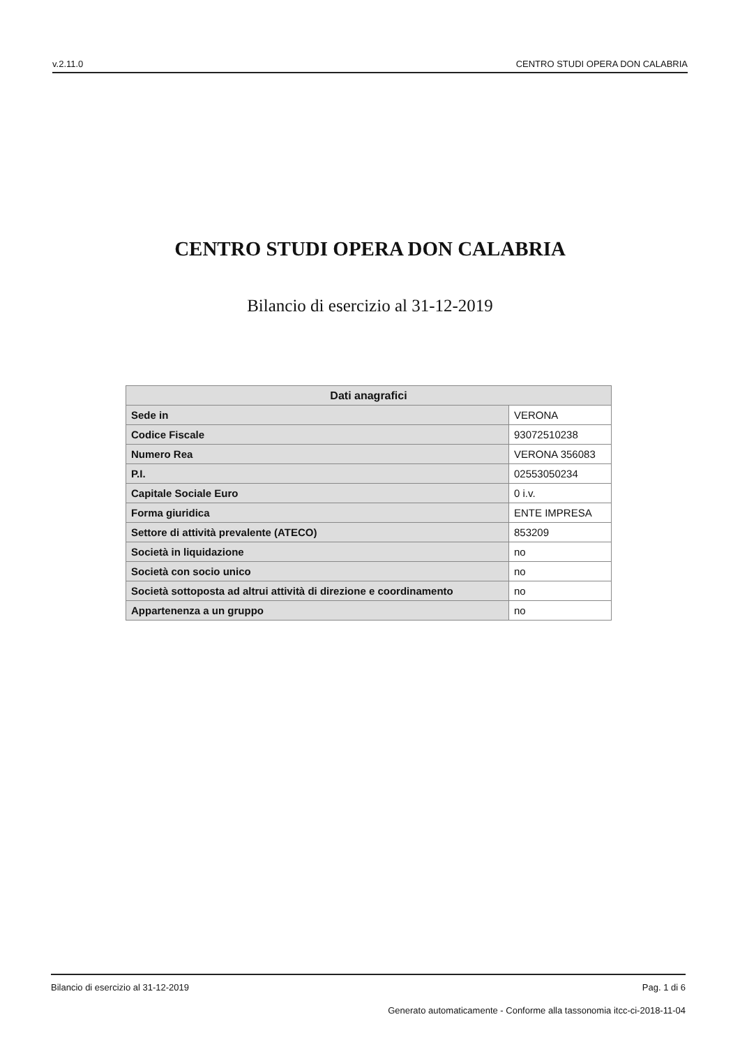v.2.11.0 CENTRO STUDI OPERA DON CALABRIA
CENTRO STUDI OPERA DON CALABRIA
Bilancio di esercizio al 31-12-2019
| Dati anagrafici | |
| --- | --- |
| Sede in | VERONA |
| Codice Fiscale | 93072510238 |
| Numero Rea | VERONA 356083 |
| P.I. | 02553050234 |
| Capitale Sociale Euro | 0 i.v. |
| Forma giuridica | ENTE IMPRESA |
| Settore di attività prevalente (ATECO) | 853209 |
| Società in liquidazione | no |
| Società con socio unico | no |
| Società sottoposta ad altrui attività di direzione e coordinamento | no |
| Appartenenza a un gruppo | no |
Bilancio di esercizio al 31-12-2019 Pag. 1 di 6
Generato automaticamente - Conforme alla tassonomia itcc-ci-2018-11-04